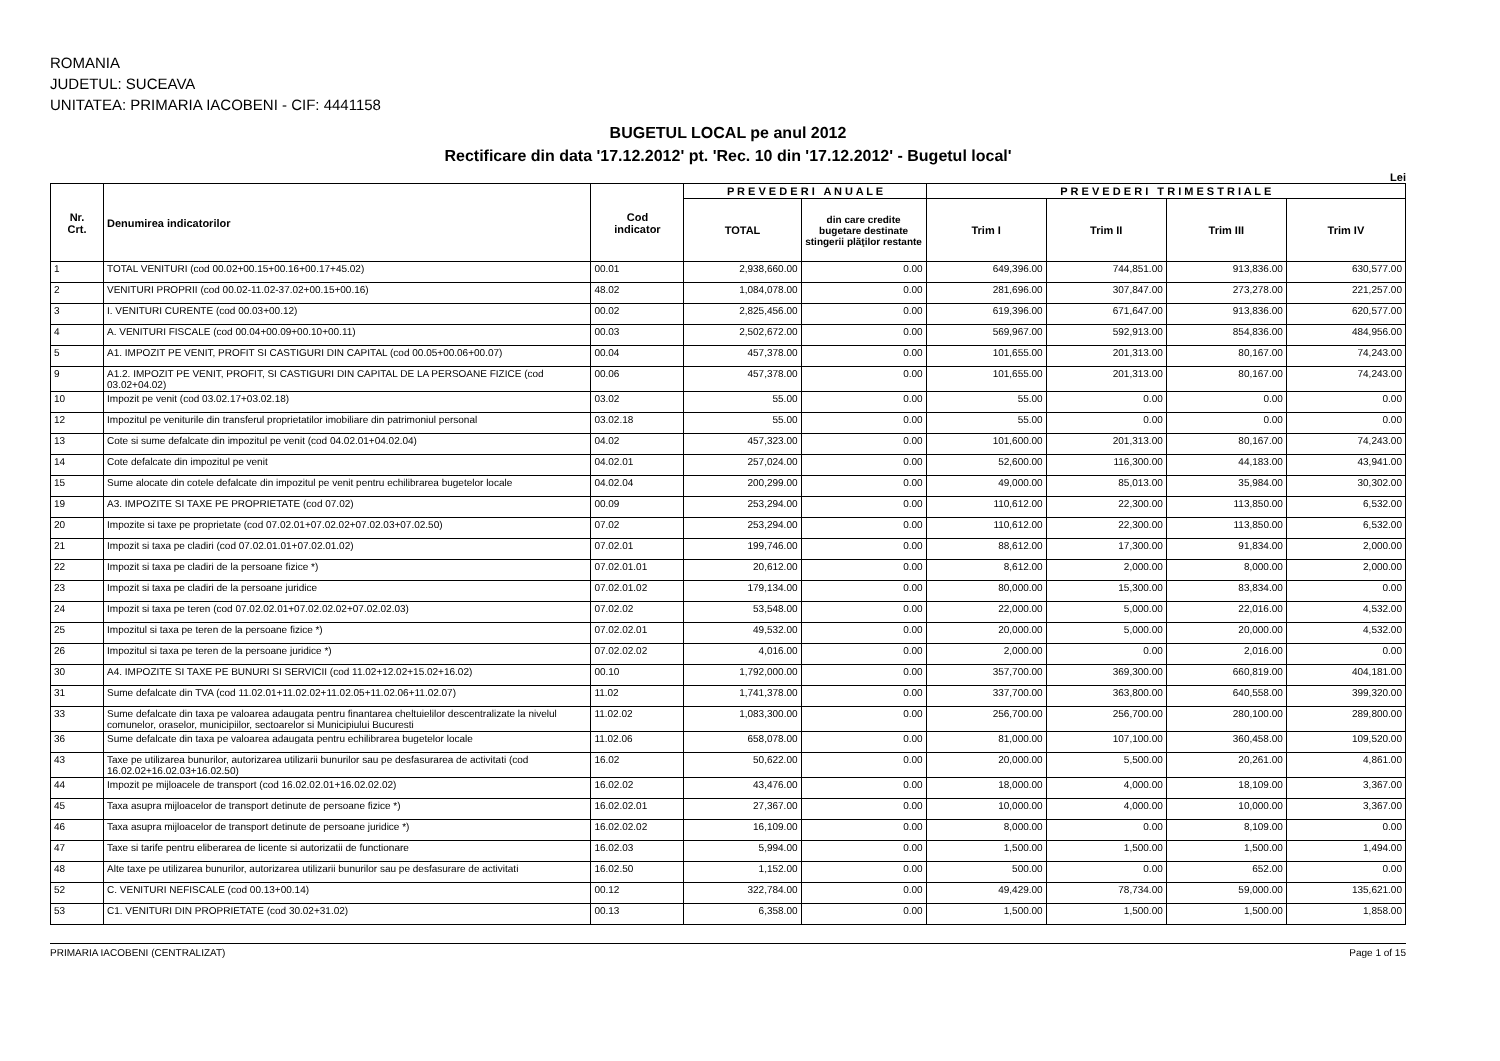ROMANIA
JUDETUL: SUCEAVA
UNITATEA: PRIMARIA IACOBENI - CIF: 4441158
BUGETUL LOCAL pe anul 2012
Rectificare din data '17.12.2012' pt. 'Rec. 10 din '17.12.2012' - Bugetul local'
Lei
| Nr. Crt. | Denumirea indicatorilor | Cod indicator | P R E V E D E R I A N U A L E | | P R E V E D E R I T R I M E S T R I A L E | | | |
| --- | --- | --- | --- | --- | --- | --- | --- | --- |
| | | | TOTAL | din care credite bugetare destinate stingerii plăţilor restante | Trim I | Trim II | Trim III | Trim IV |
| 1 | TOTAL VENITURI (cod 00.02+00.15+00.16+00.17+45.02) | 00.01 | 2,938,660.00 | 0.00 | 649,396.00 | 744,851.00 | 913,836.00 | 630,577.00 |
| 2 | VENITURI PROPRII (cod 00.02-11.02-37.02+00.15+00.16) | 48.02 | 1,084,078.00 | 0.00 | 281,696.00 | 307,847.00 | 273,278.00 | 221,257.00 |
| 3 | I. VENITURI CURENTE (cod 00.03+00.12) | 00.02 | 2,825,456.00 | 0.00 | 619,396.00 | 671,647.00 | 913,836.00 | 620,577.00 |
| 4 | A. VENITURI FISCALE (cod 00.04+00.09+00.10+00.11) | 00.03 | 2,502,672.00 | 0.00 | 569,967.00 | 592,913.00 | 854,836.00 | 484,956.00 |
| 5 | A1. IMPOZIT PE VENIT, PROFIT SI CASTIGURI DIN CAPITAL (cod 00.05+00.06+00.07) | 00.04 | 457,378.00 | 0.00 | 101,655.00 | 201,313.00 | 80,167.00 | 74,243.00 |
| 9 | A1.2. IMPOZIT PE VENIT, PROFIT, SI CASTIGURI DIN CAPITAL DE LA PERSOANE FIZICE (cod 03.02+04.02) | 00.06 | 457,378.00 | 0.00 | 101,655.00 | 201,313.00 | 80,167.00 | 74,243.00 |
| 10 | Impozit pe venit (cod 03.02.17+03.02.18) | 03.02 | 55.00 | 0.00 | 55.00 | 0.00 | 0.00 | 0.00 |
| 12 | Impozitul pe veniturile din transferul proprietatilor imobiliare din patrimoniul personal | 03.02.18 | 55.00 | 0.00 | 55.00 | 0.00 | 0.00 | 0.00 |
| 13 | Cote si sume defalcate din impozitul pe venit (cod 04.02.01+04.02.04) | 04.02 | 457,323.00 | 0.00 | 101,600.00 | 201,313.00 | 80,167.00 | 74,243.00 |
| 14 | Cote defalcate din impozitul pe venit | 04.02.01 | 257,024.00 | 0.00 | 52,600.00 | 116,300.00 | 44,183.00 | 43,941.00 |
| 15 | Sume alocate din cotele defalcate din impozitul pe venit pentru echilibrarea bugetelor locale | 04.02.04 | 200,299.00 | 0.00 | 49,000.00 | 85,013.00 | 35,984.00 | 30,302.00 |
| 19 | A3. IMPOZITE SI TAXE PE PROPRIETATE (cod 07.02) | 00.09 | 253,294.00 | 0.00 | 110,612.00 | 22,300.00 | 113,850.00 | 6,532.00 |
| 20 | Impozite si taxe pe proprietate (cod 07.02.01+07.02.02+07.02.03+07.02.50) | 07.02 | 253,294.00 | 0.00 | 110,612.00 | 22,300.00 | 113,850.00 | 6,532.00 |
| 21 | Impozit si taxa pe cladiri (cod 07.02.01.01+07.02.01.02) | 07.02.01 | 199,746.00 | 0.00 | 88,612.00 | 17,300.00 | 91,834.00 | 2,000.00 |
| 22 | Impozit si taxa pe cladiri de la persoane fizice *) | 07.02.01.01 | 20,612.00 | 0.00 | 8,612.00 | 2,000.00 | 8,000.00 | 2,000.00 |
| 23 | Impozit si taxa pe cladiri de la persoane juridice | 07.02.01.02 | 179,134.00 | 0.00 | 80,000.00 | 15,300.00 | 83,834.00 | 0.00 |
| 24 | Impozit si taxa pe teren (cod 07.02.02.01+07.02.02.02+07.02.02.03) | 07.02.02 | 53,548.00 | 0.00 | 22,000.00 | 5,000.00 | 22,016.00 | 4,532.00 |
| 25 | Impozitul si taxa pe teren de la persoane fizice *) | 07.02.02.01 | 49,532.00 | 0.00 | 20,000.00 | 5,000.00 | 20,000.00 | 4,532.00 |
| 26 | Impozitul si taxa pe teren de la persoane juridice *) | 07.02.02.02 | 4,016.00 | 0.00 | 2,000.00 | 0.00 | 2,016.00 | 0.00 |
| 30 | A4. IMPOZITE SI TAXE PE BUNURI SI SERVICII (cod 11.02+12.02+15.02+16.02) | 00.10 | 1,792,000.00 | 0.00 | 357,700.00 | 369,300.00 | 660,819.00 | 404,181.00 |
| 31 | Sume defalcate din TVA (cod 11.02.01+11.02.02+11.02.05+11.02.06+11.02.07) | 11.02 | 1,741,378.00 | 0.00 | 337,700.00 | 363,800.00 | 640,558.00 | 399,320.00 |
| 33 | Sume defalcate din taxa pe valoarea adaugata pentru finantarea cheltuielilor descentralizate la nivelul comunelor, oraselor, municipiilor, sectoarelor si Municipiului Bucuresti | 11.02.02 | 1,083,300.00 | 0.00 | 256,700.00 | 256,700.00 | 280,100.00 | 289,800.00 |
| 36 | Sume defalcate din taxa pe valoarea adaugata pentru echilibrarea bugetelor locale | 11.02.06 | 658,078.00 | 0.00 | 81,000.00 | 107,100.00 | 360,458.00 | 109,520.00 |
| 43 | Taxe pe utilizarea bunurilor, autorizarea utilizarii bunurilor sau pe desfasurarea de activitati (cod 16.02.02+16.02.03+16.02.50) | 16.02 | 50,622.00 | 0.00 | 20,000.00 | 5,500.00 | 20,261.00 | 4,861.00 |
| 44 | Impozit pe mijloacele de transport (cod 16.02.02.01+16.02.02.02) | 16.02.02 | 43,476.00 | 0.00 | 18,000.00 | 4,000.00 | 18,109.00 | 3,367.00 |
| 45 | Taxa asupra mijloacelor de transport detinute de persoane fizice *) | 16.02.02.01 | 27,367.00 | 0.00 | 10,000.00 | 4,000.00 | 10,000.00 | 3,367.00 |
| 46 | Taxa asupra mijloacelor de transport detinute de persoane juridice *) | 16.02.02.02 | 16,109.00 | 0.00 | 8,000.00 | 0.00 | 8,109.00 | 0.00 |
| 47 | Taxe si tarife pentru eliberarea de licente si autorizatii de functionare | 16.02.03 | 5,994.00 | 0.00 | 1,500.00 | 1,500.00 | 1,500.00 | 1,494.00 |
| 48 | Alte taxe pe utilizarea bunurilor, autorizarea utilizarii bunurilor sau pe desfasurare de activitati | 16.02.50 | 1,152.00 | 0.00 | 500.00 | 0.00 | 652.00 | 0.00 |
| 52 | C. VENITURI NEFISCALE (cod 00.13+00.14) | 00.12 | 322,784.00 | 0.00 | 49,429.00 | 78,734.00 | 59,000.00 | 135,621.00 |
| 53 | C1. VENITURI DIN PROPRIETATE (cod 30.02+31.02) | 00.13 | 6,358.00 | 0.00 | 1,500.00 | 1,500.00 | 1,500.00 | 1,858.00 |
PRIMARIA IACOBENI (CENTRALIZAT) Page 1 of 15